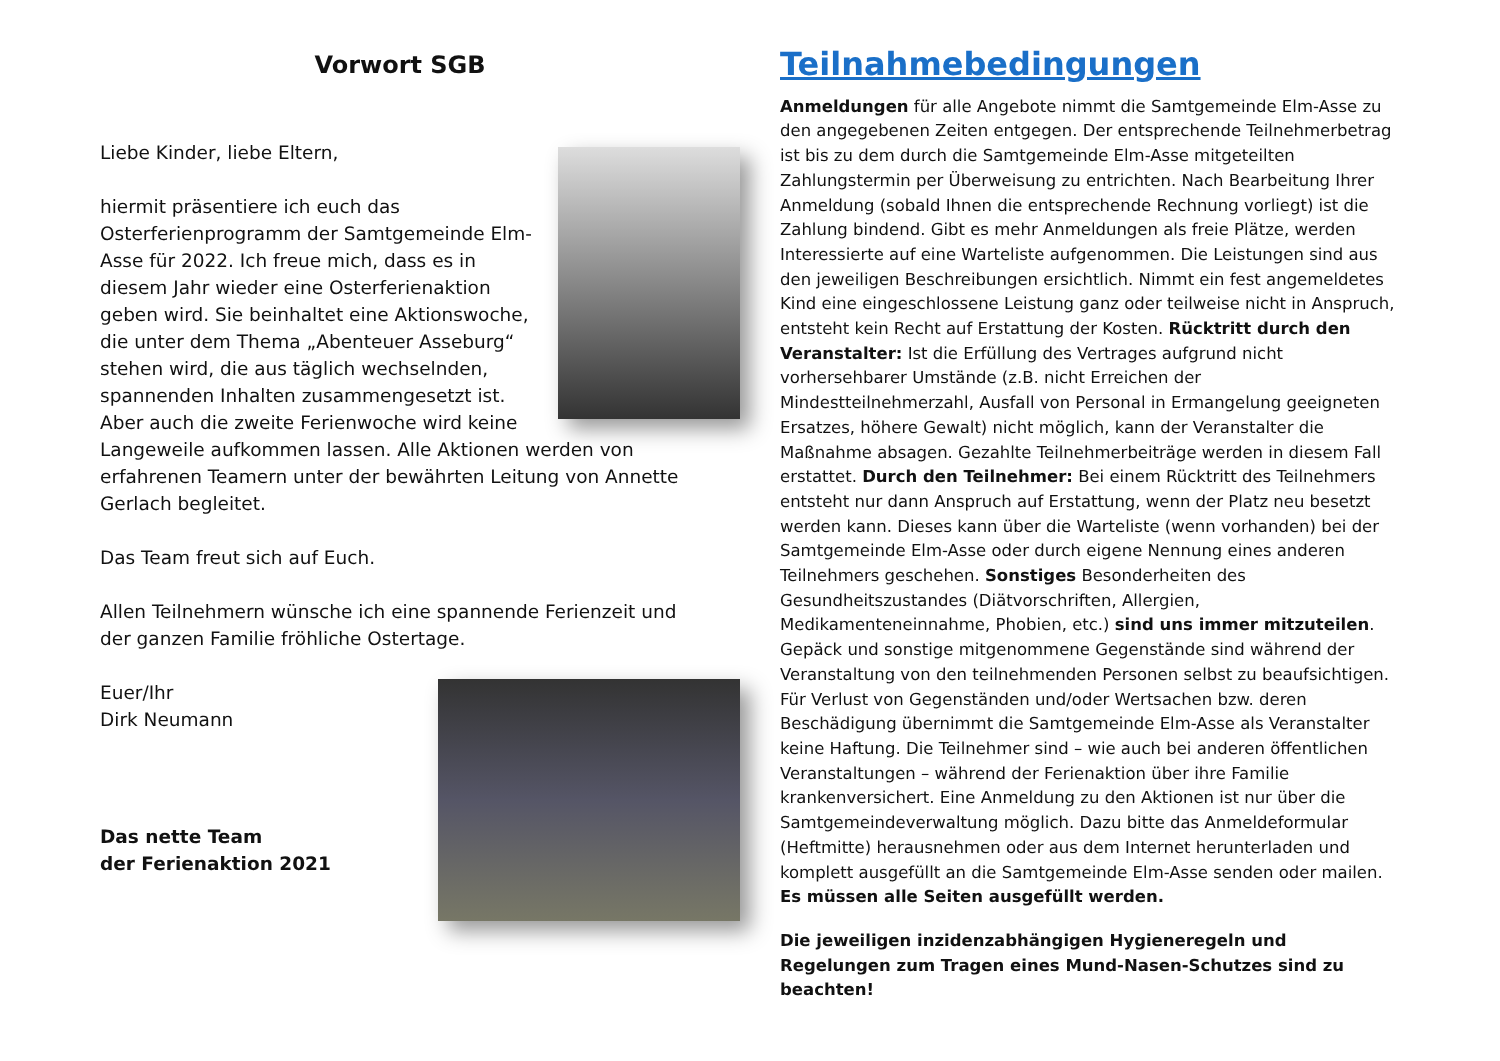Vorwort SGB
Liebe Kinder, liebe Eltern,
hiermit präsentiere ich euch das Osterferienprogramm der Samtgemeinde Elm-Asse für 2022. Ich freue mich, dass es in diesem Jahr wieder eine Osterferienaktion geben wird. Sie beinhaltet eine Aktionswoche, die unter dem Thema „Abenteuer Asseburg“ stehen wird, die aus täglich wechselnden, spannenden Inhalten zusammengesetzt ist. Aber auch die zweite Ferienwoche wird keine Langeweile aufkommen lassen. Alle Aktionen werden von erfahrenen Teamern unter der bewährten Leitung von Annette Gerlach begleitet.
Das Team freut sich auf Euch.
Allen Teilnehmern wünsche ich eine spannende Ferienzeit und der ganzen Familie fröhliche Ostertage.
Euer/Ihr
Dirk Neumann
Das nette Team
der Ferienaktion 2021
Teilnahmebedingungen
Anmeldungen für alle Angebote nimmt die Samtgemeinde Elm-Asse zu den angegebenen Zeiten entgegen. Der entsprechende Teilnehmerbetrag ist bis zu dem durch die Samtgemeinde Elm-Asse mitgeteilten Zahlungstermin per Überweisung zu entrichten. Nach Bearbeitung Ihrer Anmeldung (sobald Ihnen die entsprechende Rechnung vorliegt) ist die Zahlung bindend. Gibt es mehr Anmeldungen als freie Plätze, werden Interessierte auf eine Warteliste aufgenommen. Die Leistungen sind aus den jeweiligen Beschreibungen ersichtlich. Nimmt ein fest angemeldetes Kind eine eingeschlossene Leistung ganz oder teilweise nicht in Anspruch, entsteht kein Recht auf Erstattung der Kosten. Rücktritt durch den Veranstalter: Ist die Erfüllung des Vertrages aufgrund nicht vorhersehbarer Umstände (z.B. nicht Erreichen der Mindestteilnehmerzahl, Ausfall von Personal in Ermangelung geeigneten Ersatzes, höhere Gewalt) nicht möglich, kann der Veranstalter die Maßnahme absagen. Gezahlte Teilnehmerbeiträge werden in diesem Fall erstattet. Durch den Teilnehmer: Bei einem Rücktritt des Teilnehmers entsteht nur dann Anspruch auf Erstattung, wenn der Platz neu besetzt werden kann. Dieses kann über die Warteliste (wenn vorhanden) bei der Samtgemeinde Elm-Asse oder durch eigene Nennung eines anderen Teilnehmers geschehen. Sonstiges Besonderheiten des Gesundheitszustandes (Diätvorschriften, Allergien, Medikamenteneinnahme, Phobien, etc.) sind uns immer mitzuteilen. Gepäck und sonstige mitgenommene Gegenstände sind während der Veranstaltung von den teilnehmenden Personen selbst zu beaufsichtigen. Für Verlust von Gegenständen und/oder Wertsachen bzw. deren Beschädigung übernimmt die Samtgemeinde Elm-Asse als Veranstalter keine Haftung. Die Teilnehmer sind – wie auch bei anderen öffentlichen Veranstaltungen – während der Ferienaktion über ihre Familie krankenversichert. Eine Anmeldung zu den Aktionen ist nur über die Samtgemeindeverwaltung möglich. Dazu bitte das Anmeldeformular (Heftmitte) herausnehmen oder aus dem Internet herunterladen und komplett ausgefüllt an die Samtgemeinde Elm-Asse senden oder mailen. Es müssen alle Seiten ausgefüllt werden.
Die jeweiligen inzidenzabhängigen Hygieneregeln und Regelungen zum Tragen eines Mund-Nasen-Schutzes sind zu beachten!